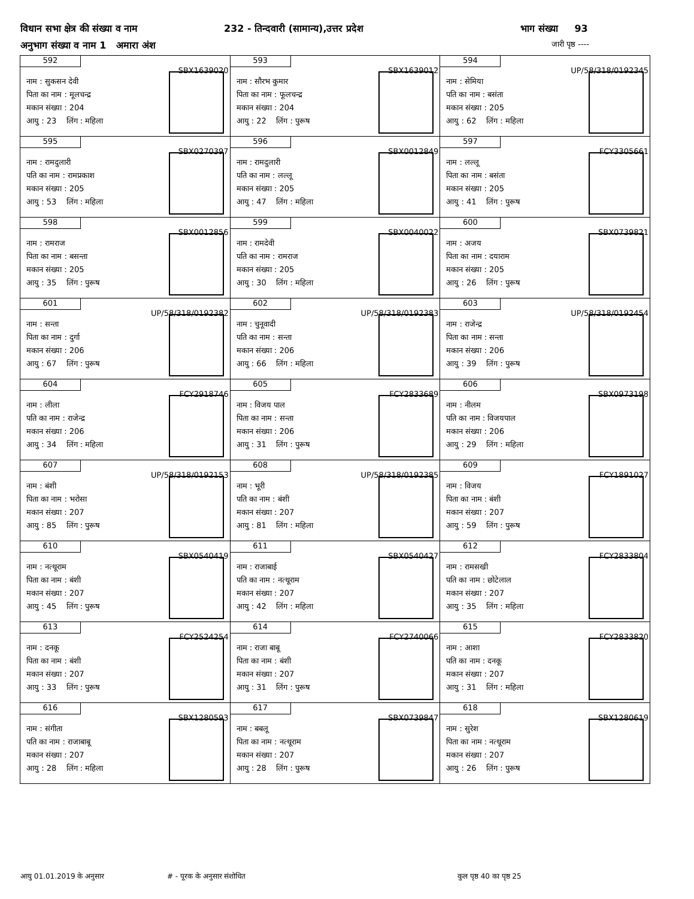विधान सभा क्षेत्र की संख्या व नाम 232 - तिन्दवारी (सामान्य),उत्तर प्रदेश भाग संख्या 93
अनुभाग संख्या व नाम 1 अमारा अंश जारी पृष्ठ ----
| 592 SBX1639020 नाम : सुकसन देवी पिता का नाम : मूलचन्द्र मकान संख्या : 204 आयु : 23 लिंग : महिला | 593 SBX1639012 नाम : सौरभ कुमार पिता का नाम : फूलचन्द्र मकान संख्या : 204 आयु : 22 लिंग : पुरूष | 594 UP/58/318/0192345 नाम : सेमिया पति का नाम : बसंता मकान संख्या : 205 आयु : 62 लिंग : महिला |
| 595 SBX0270397 नाम : रामदुलारी पति का नाम : रामप्रकाश मकान संख्या : 205 आयु : 53 लिंग : महिला | 596 SBX0012849 नाम : रामदुलारी पति का नाम : लल्लू मकान संख्या : 205 आयु : 47 लिंग : महिला | 597 FCY3305661 नाम : लल्लू पिता का नाम : बसंता मकान संख्या : 205 आयु : 41 लिंग : पुरूष |
| 598 SBX0012856 नाम : रामराज पिता का नाम : बसन्ता मकान संख्या : 205 आयु : 35 लिंग : पुरूष | 599 SBX0040022 नाम : रामदेवी पति का नाम : रामराज मकान संख्या : 205 आयु : 30 लिंग : महिला | 600 SBX0739821 नाम : अजय पिता का नाम : दयाराम मकान संख्या : 205 आयु : 26 लिंग : पुरूष |
| 601 UP/58/318/0192382 नाम : सन्ता पिता का नाम : दुर्गा मकान संख्या : 206 आयु : 67 लिंग : पुरूष | 602 UP/58/318/0192383 नाम : चुनूवादी पति का नाम : सन्ता मकान संख्या : 206 आयु : 66 लिंग : महिला | 603 UP/58/318/0192454 नाम : राजेन्द्र पिता का नाम : सन्ता मकान संख्या : 206 आयु : 39 लिंग : पुरूष |
| 604 FCY2918746 नाम : लीला पति का नाम : राजेन्द्र मकान संख्या : 206 आयु : 34 लिंग : महिला | 605 FCY2833689 नाम : विजय पाल पिता का नाम : सन्ता मकान संख्या : 206 आयु : 31 लिंग : पुरूष | 606 SBX0973198 नाम : नीलम पति का नाम : विजयपाल मकान संख्या : 206 आयु : 29 लिंग : महिला |
| 607 UP/58/318/0192153 नाम : बंशी पिता का नाम : भरोसा मकान संख्या : 207 आयु : 85 लिंग : पुरूष | 608 UP/58/318/0192385 नाम : भूरी पति का नाम : बंशी मकान संख्या : 207 आयु : 81 लिंग : महिला | 609 FCY1891027 नाम : विजय पिता का नाम : बंशी मकान संख्या : 207 आयु : 59 लिंग : पुरूष |
| 610 SBX0540419 नाम : नत्थूराम पिता का नाम : बंशी मकान संख्या : 207 आयु : 45 लिंग : पुरूष | 611 SBX0540427 नाम : राजाबाई पति का नाम : नत्थूराम मकान संख्या : 207 आयु : 42 लिंग : महिला | 612 FCY2833804 नाम : रामसखी पति का नाम : छोटेलाल मकान संख्या : 207 आयु : 35 लिंग : महिला |
| 613 FCY2524254 नाम : दनकू पिता का नाम : बंशी मकान संख्या : 207 आयु : 33 लिंग : पुरूष | 614 FCY2740066 नाम : राजा बाबू पिता का नाम : बंशी मकान संख्या : 207 आयु : 31 लिंग : पुरूष | 615 FCY2833820 नाम : आशा पति का नाम : दनकू मकान संख्या : 207 आयु : 31 लिंग : महिला |
| 616 SBX1280593 नाम : संगीता पति का नाम : राजाबाबू मकान संख्या : 207 आयु : 28 लिंग : महिला | 617 SBX0739847 नाम : बबलू पिता का नाम : नत्थूराम मकान संख्या : 207 आयु : 28 लिंग : पुरूष | 618 SBX1280619 नाम : सुरेश पिता का नाम : नत्थूराम मकान संख्या : 207 आयु : 26 लिंग : पुरूष |
आयु 01.01.2019 के अनुसार # - पूरक के अनुसार संशोधित कुल पृष्ठ 40 का पृष्ठ 25